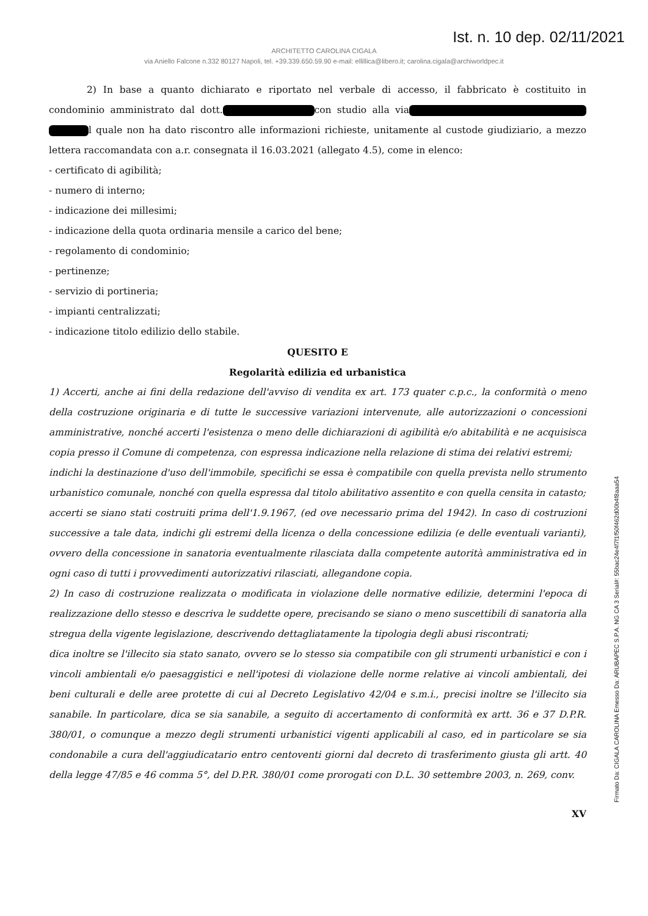Ist. n. 10 dep. 02/11/2021
ARCHITETTO CAROLINA CIGALA
via Aniello Falcone n.332 80127 Napoli, tel. +39.339.650.59.90 e-mail: ellillica@libero.it; carolina.cigala@archiworldpec.it
2) In base a quanto dichiarato e riportato nel verbale di accesso, il fabbricato è costituito in condominio amministrato dal dott. con studio alla via l quale non ha dato riscontro alle informazioni richieste, unitamente al custode giudiziario, a mezzo lettera raccomandata con a.r. consegnata il 16.03.2021 (allegato 4.5), come in elenco:
- certificato di agibilità;
- numero di interno;
- indicazione dei millesimi;
- indicazione della quota ordinaria mensile a carico del bene;
- regolamento di condominio;
- pertinenze;
- servizio di portineria;
- impianti centralizzati;
- indicazione titolo edilizio dello stabile.
QUESITO E
Regolarità edilizia ed urbanistica
1) Accerti, anche ai fini della redazione dell'avviso di vendita ex art. 173 quater c.p.c., la conformità o meno della costruzione originaria e di tutte le successive variazioni intervenute, alle autorizzazioni o concessioni amministrative, nonché accerti l'esistenza o meno delle dichiarazioni di agibilità e/o abitabilità e ne acquisisca copia presso il Comune di competenza, con espressa indicazione nella relazione di stima dei relativi estremi;
indichi la destinazione d'uso dell'immobile, specifichi se essa è compatibile con quella prevista nello strumento urbanistico comunale, nonché con quella espressa dal titolo abilitativo assentito e con quella censita in catasto;
accerti se siano stati costruiti prima dell'1.9.1967, (ed ove necessario prima del 1942). In caso di costruzioni successive a tale data, indichi gli estremi della licenza o della concessione edilizia (e delle eventuali varianti), ovvero della concessione in sanatoria eventualmente rilasciata dalla competente autorità amministrativa ed in ogni caso di tutti i provvedimenti autorizzativi rilasciati, allegandone copia.
2) In caso di costruzione realizzata o modificata in violazione delle normative edilizie, determini l'epoca di realizzazione dello stesso e descriva le suddette opere, precisando se siano o meno suscettibili di sanatoria alla stregua della vigente legislazione, descrivendo dettagliatamente la tipologia degli abusi riscontrati;
dica inoltre se l'illecito sia stato sanato, ovvero se lo stesso sia compatibile con gli strumenti urbanistici e con i vincoli ambientali e/o paesaggistici e nell'ipotesi di violazione delle norme relative ai vincoli ambientali, dei beni culturali e delle aree protette di cui al Decreto Legislativo 42/04 e s.m.i., precisi inoltre se l'illecito sia sanabile. In particolare, dica se sia sanabile, a seguito di accertamento di conformità ex artt. 36 e 37 D.P.R. 380/01, o comunque a mezzo degli strumenti urbanistici vigenti applicabili al caso, ed in particolare se sia condonabile a cura dell'aggiudicatario entro centoventi giorni dal decreto di trasferimento giusta gli artt. 40 della legge 47/85 e 46 comma 5°, del D.P.R. 380/01 come prorogati con D.L. 30 settembre 2003, n. 269, conv.
XV
Firmato Da: CIGALA CAROLINA Emesso Da: ARUBAPEC S.P.A. NG CA 3 Serial#: 55bac24e4f7f1f50f462d00b4f8aaa54